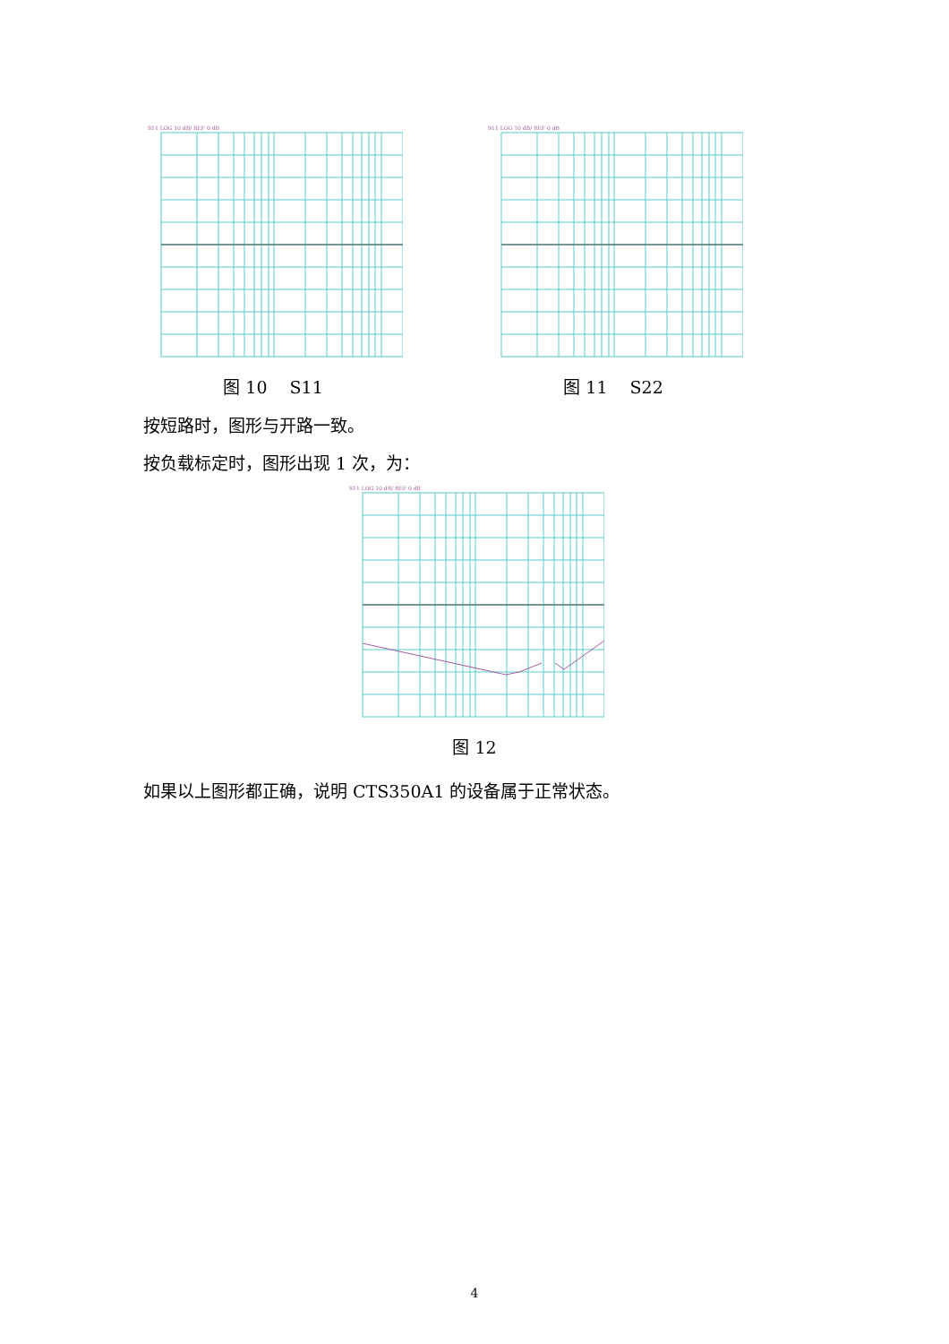S11 LOG 10 dB/ REF 0 dB
图 10　 S11
S11 LOG 10 dB/ REF 0 dB
图 11　 S22
按短路时，图形与开路一致。
按负载标定时，图形出现 1 次，为：
S11 LOG 10 dB/ REF 0 dB
图 12
如果以上图形都正确，说明 CTS350A1 的设备属于正常状态。
4